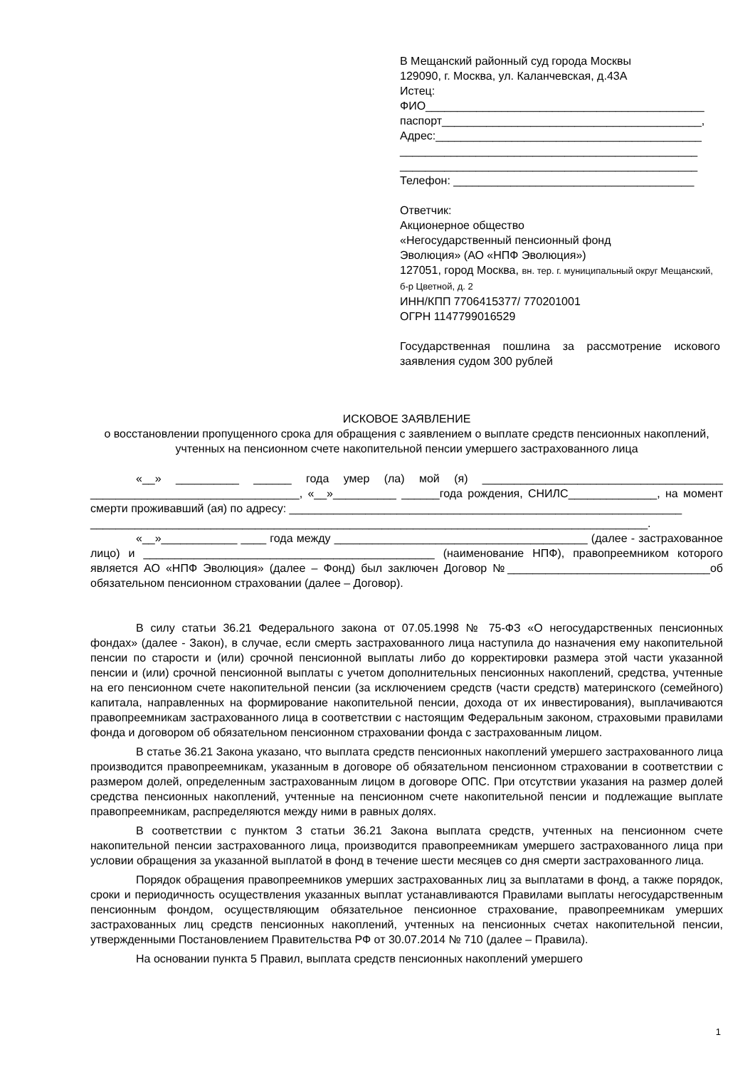В Мещанский районный суд города Москвы
129090, г. Москва, ул. Каланчевская, д.43А
Истец:
ФИО____________________________________________
паспорт_________________________________________,
Адрес:__________________________________________
_______________________________________________
_______________________________________________
Телефон: ______________________________________
Ответчик:
Акционерное общество
«Негосударственный пенсионный фонд
Эволюция» (АО «НПФ Эволюция»)
127051, город Москва, вн. тер. г. муниципальный округ Мещанский, б-р Цветной, д. 2
ИНН/КПП 7706415377/ 770201001
ОГРН 1147799016529
Государственная пошлина за рассмотрение искового заявления судом 300 рублей
ИСКОВОЕ ЗАЯВЛЕНИЕ
о восстановлении пропущенного срока для обращения с заявлением о выплате средств пенсионных накоплений, учтенных на пенсионном счете накопительной пенсии умершего застрахованного лица
«__» __________ ______ года умер (ла) мой (я) ______________________________________ _________________________________, «__»__________ ______года рождения, СНИЛС______________, на момент смерти проживавший (ая) по адресу: ______________________________________________________________
________________________________________________________________________________________.
«__»____________ ____ года между ________________________________________ (далее - застрахованное лицо) и ______________________________________________ (наименование НПФ), правопреемником которого является АО «НПФ Эволюция» (далее – Фонд) был заключен Договор №________________________________об обязательном пенсионном страховании (далее – Договор).
В силу статьи 36.21 Федерального закона от 07.05.1998 № 75-ФЗ «О негосударственных пенсионных фондах» (далее - Закон), в случае, если смерть застрахованного лица наступила до назначения ему накопительной пенсии по старости и (или) срочной пенсионной выплаты либо до корректировки размера этой части указанной пенсии и (или) срочной пенсионной выплаты с учетом дополнительных пенсионных накоплений, средства, учтенные на его пенсионном счете накопительной пенсии (за исключением средств (части средств) материнского (семейного) капитала, направленных на формирование накопительной пенсии, дохода от их инвестирования), выплачиваются правопреемникам застрахованного лица в соответствии с настоящим Федеральным законом, страховыми правилами фонда и договором об обязательном пенсионном страховании фонда с застрахованным лицом.
В статье 36.21 Закона указано, что выплата средств пенсионных накоплений умершего застрахованного лица производится правопреемникам, указанным в договоре об обязательном пенсионном страховании в соответствии с размером долей, определенным застрахованным лицом в договоре ОПС. При отсутствии указания на размер долей средства пенсионных накоплений, учтенные на пенсионном счете накопительной пенсии и подлежащие выплате правопреемникам, распределяются между ними в равных долях.
В соответствии с пунктом 3 статьи 36.21 Закона выплата средств, учтенных на пенсионном счете накопительной пенсии застрахованного лица, производится правопреемникам умершего застрахованного лица при условии обращения за указанной выплатой в фонд в течение шести месяцев со дня смерти застрахованного лица.
Порядок обращения правопреемников умерших застрахованных лиц за выплатами в фонд, а также порядок, сроки и периодичность осуществления указанных выплат устанавливаются Правилами выплаты негосударственным пенсионным фондом, осуществляющим обязательное пенсионное страхование, правопреемникам умерших застрахованных лиц средств пенсионных накоплений, учтенных на пенсионных счетах накопительной пенсии, утвержденными Постановлением Правительства РФ от 30.07.2014 № 710 (далее – Правила).
На основании пункта 5 Правил, выплата средств пенсионных накоплений умершего
1